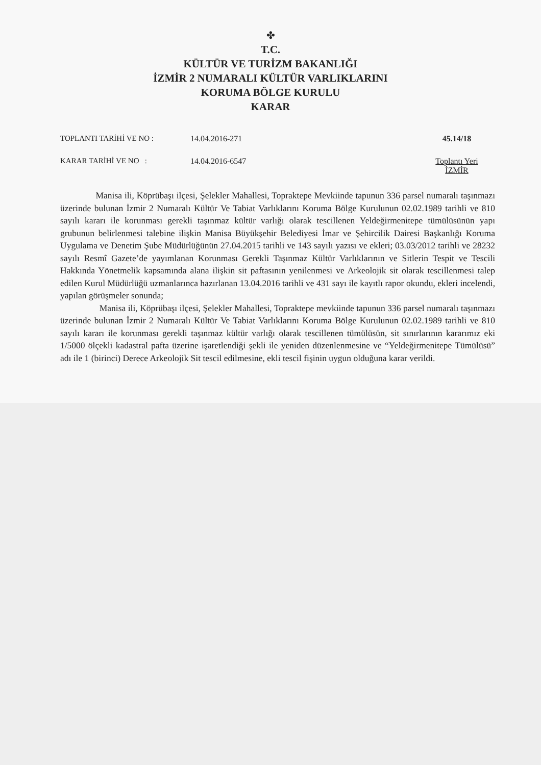✤
T.C.
KÜLTÜR VE TURİZM BAKANLIĞI
İZMİR 2 NUMARALI KÜLTÜR VARLIKLARINI
KORUMA BÖLGE KURULU
KARAR
TOPLANTI TARİHİ VE NO : 14.04.2016-271 45.14/18
KARAR TARİHİ VE NO : 14.04.2016-6547 Toplantı Yeri
İZMİR
Manisa ili, Köprübaşı ilçesi, Şelekler Mahallesi, Topraktepe Mevkiinde tapunun 336 parsel numaralı taşınmazı üzerinde bulunan İzmir 2 Numaralı Kültür Ve Tabiat Varlıklarını Koruma Bölge Kurulunun 02.02.1989 tarihli ve 810 sayılı kararı ile korunması gerekli taşınmaz kültür varlığı olarak tescillenen Yeldeğirmenitepe tümülüsünün yapı grubunun belirlenmesi talebine ilişkin Manisa Büyükşehir Belediyesi İmar ve Şehircilik Dairesi Başkanlığı Koruma Uygulama ve Denetim Şube Müdürlüğünün 27.04.2015 tarihli ve 143 sayılı yazısı ve ekleri; 03.03/2012 tarihli ve 28232 sayılı Resmî Gazete’de yayımlanan Korunması Gerekli Taşınmaz Kültür Varlıklarının ve Sitlerin Tespit ve Tescili Hakkında Yönetmelik kapsamında alana ilişkin sit paftasının yenilenmesi ve Arkeolojik sit olarak tescillenmesi talep edilen Kurul Müdürlüğü uzmanlarınca hazırlanan 13.04.2016 tarihli ve 431 sayı ile kayıtlı rapor okundu, ekleri incelendi, yapılan görüşmeler sonunda;
Manisa ili, Köprübaşı ilçesi, Şelekler Mahallesi, Topraktepe mevkiinde tapunun 336 parsel numaralı taşınmazı üzerinde bulunan İzmir 2 Numaralı Kültür Ve Tabiat Varlıklarını Koruma Bölge Kurulunun 02.02.1989 tarihli ve 810 sayılı kararı ile korunması gerekli taşınmaz kültür varlığı olarak tescillenen tümülüsün, sit sınırlarının kararımız eki 1/5000 ölçekli kadastral pafta üzerine işaretlendiği şekli ile yeniden düzenlenmesine ve “Yeldeğirmenitepe Tümülüsü” adı ile 1 (birinci) Derece Arkeolojik Sit tescil edilmesine, ekli tescil fişinin uygun olduğuna karar verildi.